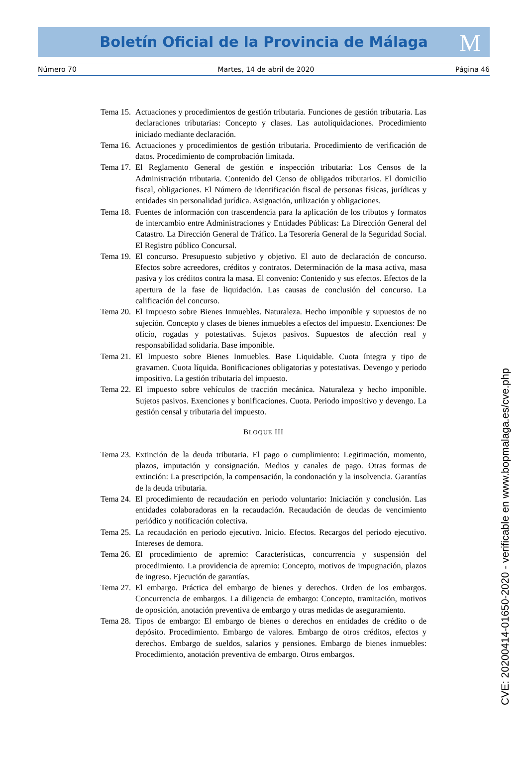Boletín Oficial de la Provincia de Málaga
M
Número 70 Martes, 14 de abril de 2020 Página 46
Tema 15. Actuaciones y procedimientos de gestión tributaria. Funciones de gestión tributaria. Las declaraciones tributarias: Concepto y clases. Las autoliquidaciones. Procedimiento iniciado mediante declaración.
Tema 16. Actuaciones y procedimientos de gestión tributaria. Procedimiento de verificación de datos. Procedimiento de comprobación limitada.
Tema 17. El Reglamento General de gestión e inspección tributaria: Los Censos de la Administración tributaria. Contenido del Censo de obligados tributarios. El domicilio fiscal, obligaciones. El Número de identificación fiscal de personas físicas, jurídicas y entidades sin personalidad jurídica. Asignación, utilización y obligaciones.
Tema 18. Fuentes de información con trascendencia para la aplicación de los tributos y formatos de intercambio entre Administraciones y Entidades Públicas: La Dirección General del Catastro. La Dirección General de Tráfico. La Tesorería General de la Seguridad Social. El Registro público Concursal.
Tema 19. El concurso. Presupuesto subjetivo y objetivo. El auto de declaración de concurso. Efectos sobre acreedores, créditos y contratos. Determinación de la masa activa, masa pasiva y los créditos contra la masa. El convenio: Contenido y sus efectos. Efectos de la apertura de la fase de liquidación. Las causas de conclusión del concurso. La calificación del concurso.
Tema 20. El Impuesto sobre Bienes Inmuebles. Naturaleza. Hecho imponible y supuestos de no sujeción. Concepto y clases de bienes inmuebles a efectos del impuesto. Exenciones: De oficio, rogadas y potestativas. Sujetos pasivos. Supuestos de afección real y responsabilidad solidaria. Base imponible.
Tema 21. El Impuesto sobre Bienes Inmuebles. Base Liquidable. Cuota íntegra y tipo de gravamen. Cuota líquida. Bonificaciones obligatorias y potestativas. Devengo y periodo impositivo. La gestión tributaria del impuesto.
Tema 22. El impuesto sobre vehículos de tracción mecánica. Naturaleza y hecho imponible. Sujetos pasivos. Exenciones y bonificaciones. Cuota. Periodo impositivo y devengo. La gestión censal y tributaria del impuesto.
BLOQUE III
Tema 23. Extinción de la deuda tributaria. El pago o cumplimiento: Legitimación, momento, plazos, imputación y consignación. Medios y canales de pago. Otras formas de extinción: La prescripción, la compensación, la condonación y la insolvencia. Garantías de la deuda tributaria.
Tema 24. El procedimiento de recaudación en periodo voluntario: Iniciación y conclusión. Las entidades colaboradoras en la recaudación. Recaudación de deudas de vencimiento periódico y notificación colectiva.
Tema 25. La recaudación en periodo ejecutivo. Inicio. Efectos. Recargos del periodo ejecutivo. Intereses de demora.
Tema 26. El procedimiento de apremio: Características, concurrencia y suspensión del procedimiento. La providencia de apremio: Concepto, motivos de impugnación, plazos de ingreso. Ejecución de garantías.
Tema 27. El embargo. Práctica del embargo de bienes y derechos. Orden de los embargos. Concurrencia de embargos. La diligencia de embargo: Concepto, tramitación, motivos de oposición, anotación preventiva de embargo y otras medidas de aseguramiento.
Tema 28. Tipos de embargo: El embargo de bienes o derechos en entidades de crédito o de depósito. Procedimiento. Embargo de valores. Embargo de otros créditos, efectos y derechos. Embargo de sueldos, salarios y pensiones. Embargo de bienes inmuebles: Procedimiento, anotación preventiva de embargo. Otros embargos.
CVE: 20200414-01650-2020 - verificable en www.bopmalaga.es/cve.php